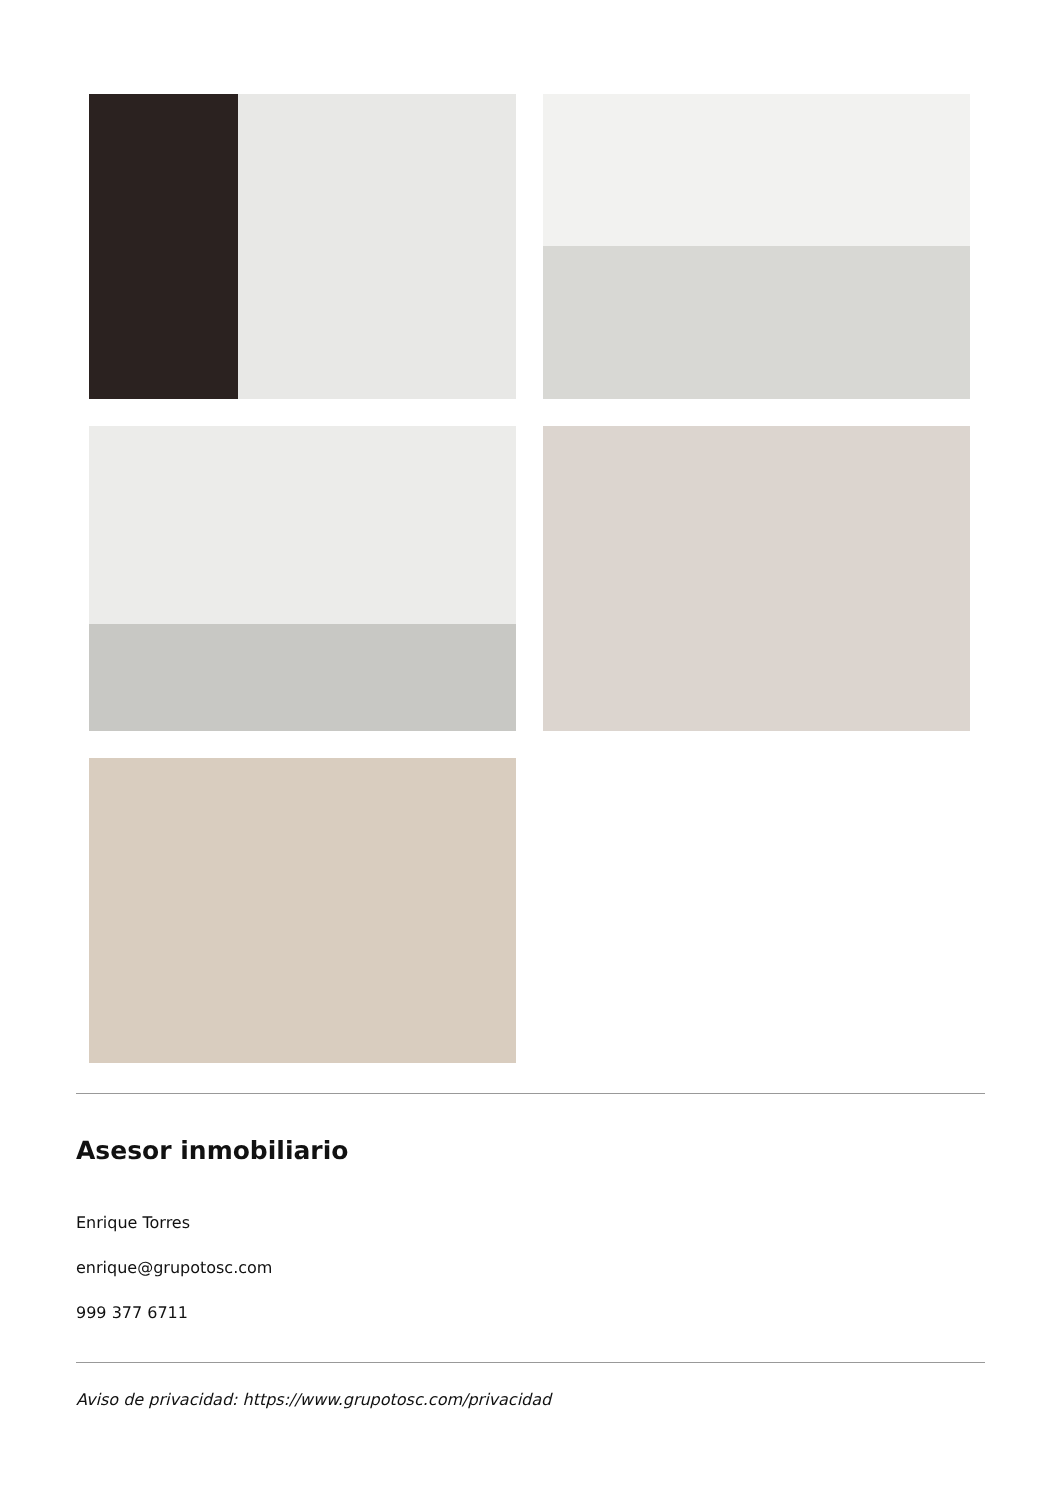Asesor inmobiliario
Enrique Torres
enrique@grupotosc.com
999 377 6711
Aviso de privacidad: https://www.grupotosc.com/privacidad